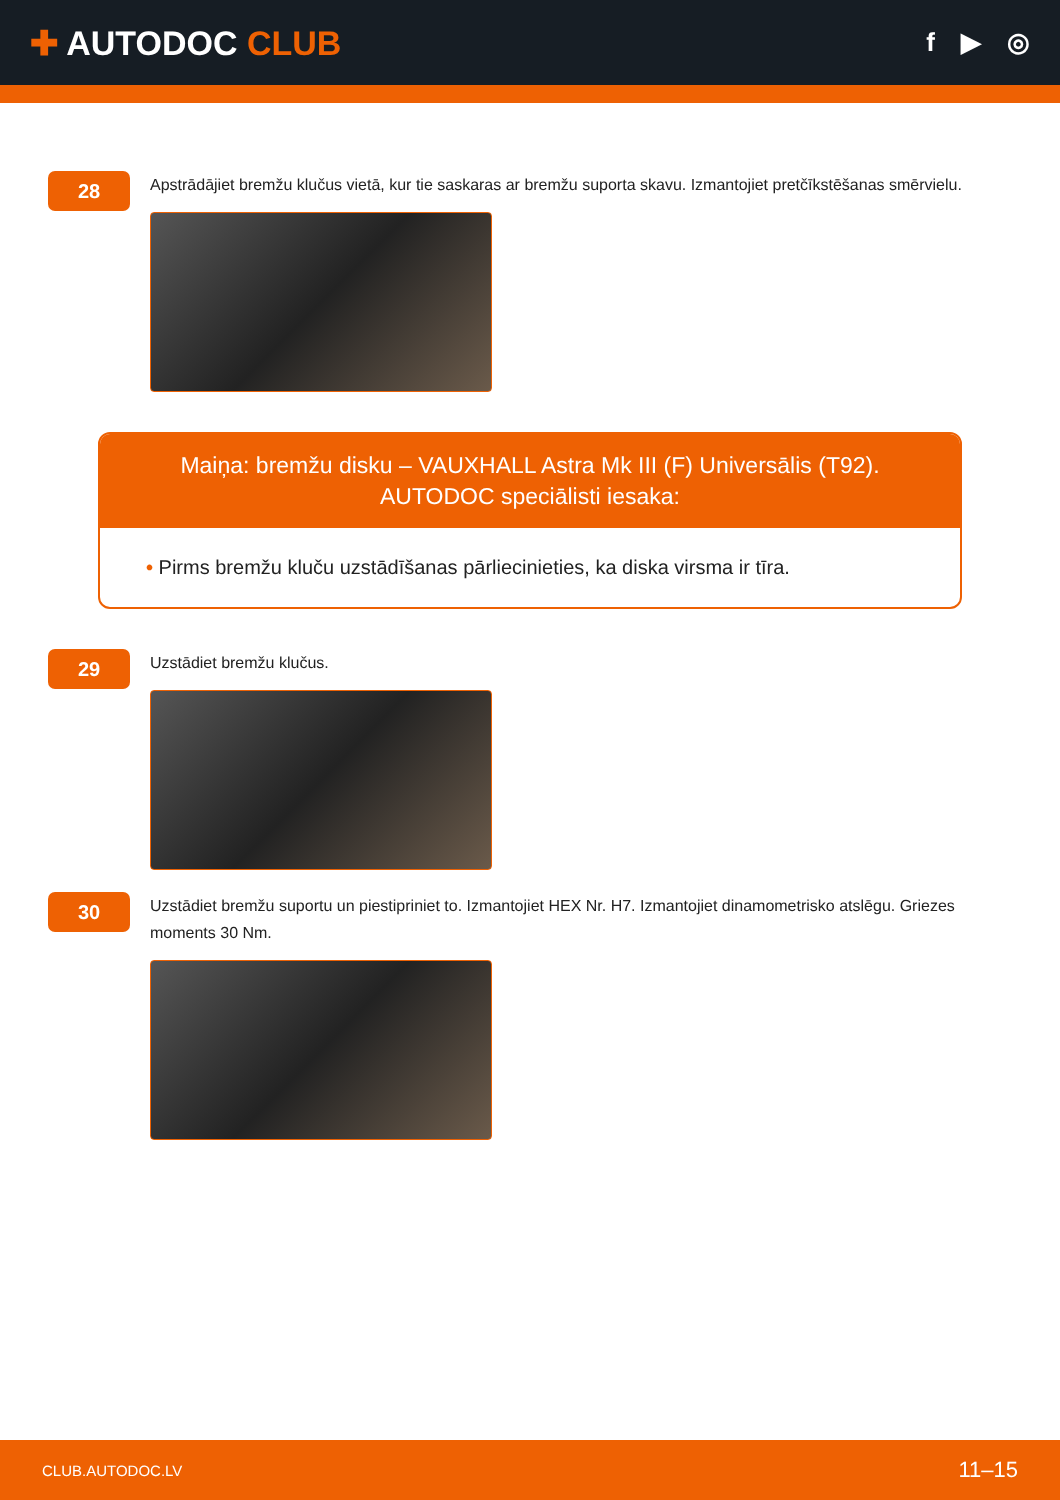✚ AUTODOC CLUB
f ▶ ◎
28
Apstrādājiet bremžu klučus vietā, kur tie saskaras ar bremžu suporta skavu. Izmantojiet pretčīkstēšanas smērvielu.
Maiņa: bremžu disku – VAUXHALL Astra Mk III (F) Universālis (T92).
AUTODOC speciālisti iesaka:
• Pirms bremžu kluču uzstādīšanas pārliecinieties, ka diska virsma ir tīra.
29
Uzstādiet bremžu klučus.
30
Uzstādiet bremžu suportu un piestipriniet to. Izmantojiet HEX Nr. H7. Izmantojiet dinamometrisko atslēgu. Griezes moments 30 Nm.
CLUB.AUTODOC.LV 11–15